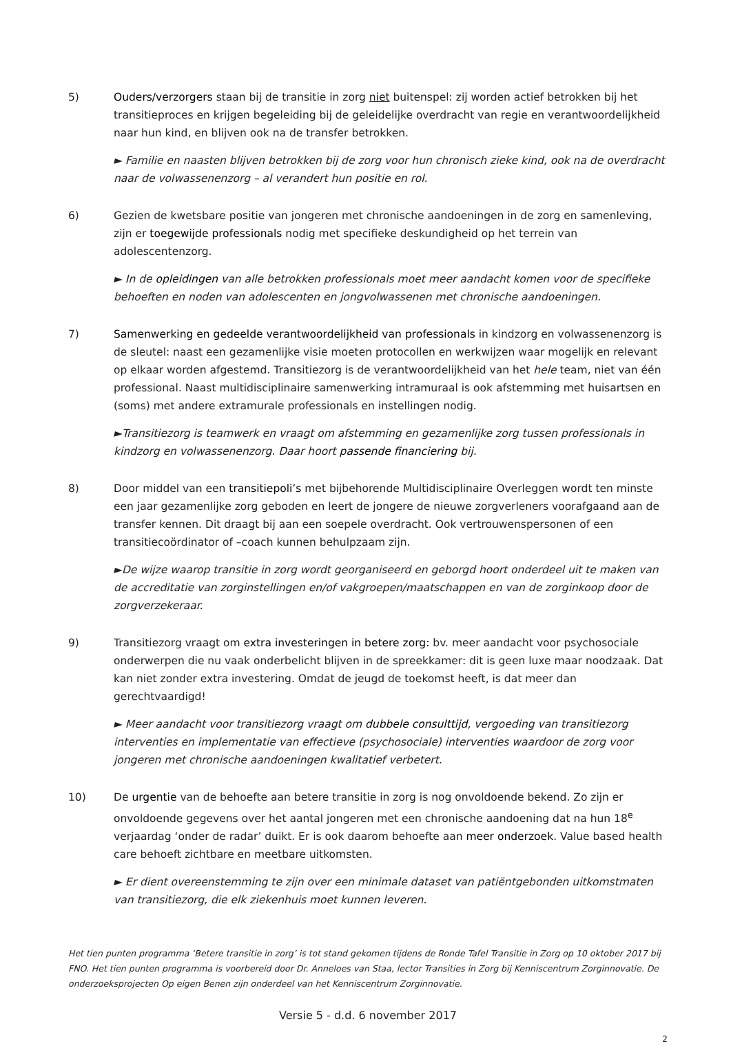5) Ouders/verzorgers staan bij de transitie in zorg niet buitenspel: zij worden actief betrokken bij het transitieproces en krijgen begeleiding bij de geleidelijke overdracht van regie en verantwoordelijkheid naar hun kind, en blijven ook na de transfer betrokken.
► Familie en naasten blijven betrokken bij de zorg voor hun chronisch zieke kind, ook na de overdracht naar de volwassenenzorg – al verandert hun positie en rol.
6) Gezien de kwetsbare positie van jongeren met chronische aandoeningen in de zorg en samenleving, zijn er toegewijde professionals nodig met specifieke deskundigheid op het terrein van adolescentenzorg.
► In de opleidingen van alle betrokken professionals moet meer aandacht komen voor de specifieke behoeften en noden van adolescenten en jongvolwassenen met chronische aandoeningen.
7) Samenwerking en gedeelde verantwoordelijkheid van professionals in kindzorg en volwassenenzorg is de sleutel: naast een gezamenlijke visie moeten protocollen en werkwijzen waar mogelijk en relevant op elkaar worden afgestemd. Transitiezorg is de verantwoordelijkheid van het hele team, niet van één professional. Naast multidisciplinaire samenwerking intramuraal is ook afstemming met huisartsen en (soms) met andere extramurale professionals en instellingen nodig.
►Transitiezorg is teamwerk en vraagt om afstemming en gezamenlijke zorg tussen professionals in kindzorg en volwassenenzorg. Daar hoort passende financiering bij.
8) Door middel van een transitiepoli’s met bijbehorende Multidisciplinaire Overleggen wordt ten minste een jaar gezamenlijke zorg geboden en leert de jongere de nieuwe zorgverleners voorafgaand aan de transfer kennen. Dit draagt bij aan een soepele overdracht. Ook vertrouwenspersonen of een transitiecoördinator of –coach kunnen behulpzaam zijn.
►De wijze waarop transitie in zorg wordt georganiseerd en geborgd hoort onderdeel uit te maken van de accreditatie van zorginstellingen en/of vakgroepen/maatschappen en van de zorginkoop door de zorgverzekeraar.
9) Transitiezorg vraagt om extra investeringen in betere zorg: bv. meer aandacht voor psychosociale onderwerpen die nu vaak onderbelicht blijven in de spreekkamer: dit is geen luxe maar noodzaak. Dat kan niet zonder extra investering. Omdat de jeugd de toekomst heeft, is dat meer dan gerechtvaardigd!
► Meer aandacht voor transitiezorg vraagt om dubbele consulttijd, vergoeding van transitiezorg interventies en implementatie van effectieve (psychosociale) interventies waardoor de zorg voor jongeren met chronische aandoeningen kwalitatief verbetert.
10) De urgentie van de behoefte aan betere transitie in zorg is nog onvoldoende bekend. Zo zijn er onvoldoende gegevens over het aantal jongeren met een chronische aandoening dat na hun 18<sup>e</sup> verjaardag ‘onder de radar’ duikt. Er is ook daarom behoefte aan meer onderzoek. Value based health care behoeft zichtbare en meetbare uitkomsten.
► Er dient overeenstemming te zijn over een minimale dataset van patiëntgebonden uitkomstmaten van transitiezorg, die elk ziekenhuis moet kunnen leveren.
Het tien punten programma ‘Betere transitie in zorg’ is tot stand gekomen tijdens de Ronde Tafel Transitie in Zorg op 10 oktober 2017 bij FNO. Het tien punten programma is voorbereid door Dr. Anneloes van Staa, lector Transities in Zorg bij Kenniscentrum Zorginnovatie. De onderzoeksprojecten Op eigen Benen zijn onderdeel van het Kenniscentrum Zorginnovatie.
Versie 5 - d.d. 6 november 2017
2